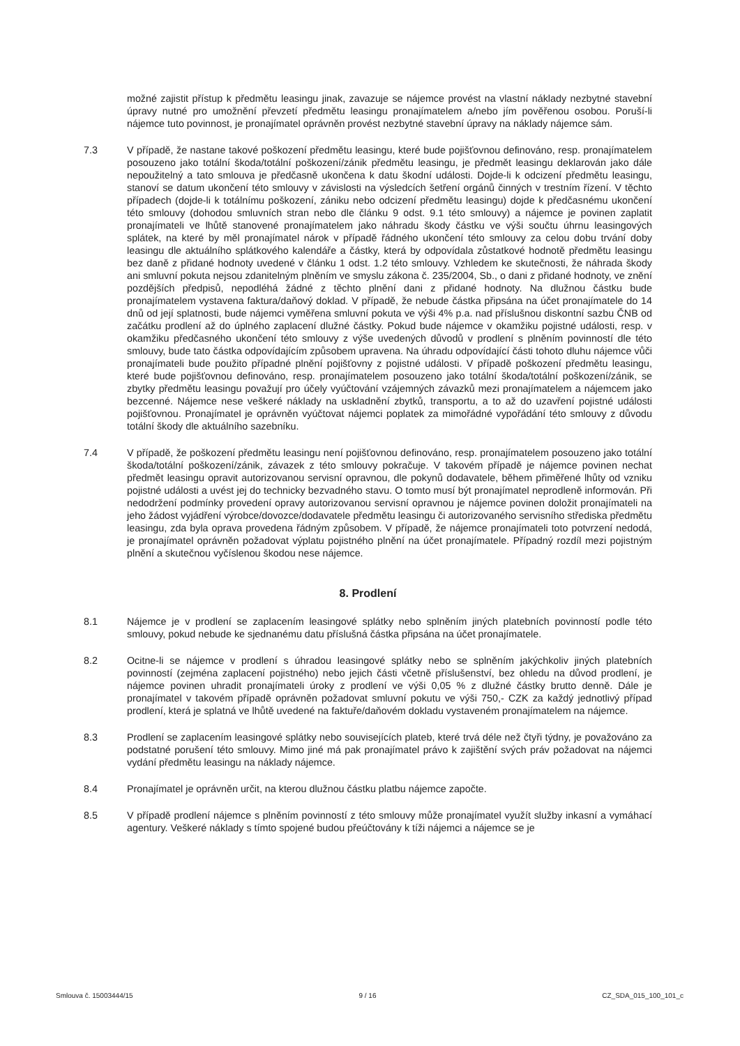možné zajistit přístup k předmětu leasingu jinak, zavazuje se nájemce provést na vlastní náklady nezbytné stavební úpravy nutné pro umožnění převzetí předmětu leasingu pronajímatelem a/nebo jím pověřenou osobou. Poruší-li nájemce tuto povinnost, je pronajímatel oprávněn provést nezbytné stavební úpravy na náklady nájemce sám.
7.3 V případě, že nastane takové poškození předmětu leasingu, které bude pojišťovnou definováno, resp. pronajímatelem posouzeno jako totální škoda/totální poškození/zánik předmětu leasingu, je předmět leasingu deklarován jako dále nepoužitelný a tato smlouva je předčasně ukončena k datu škodní události. Dojde-li k odcizení předmětu leasingu, stanoví se datum ukončení této smlouvy v závislosti na výsledcích šetření orgánů činných v trestním řízení. V těchto případech (dojde-li k totálnímu poškození, zániku nebo odcizení předmětu leasingu) dojde k předčasnému ukončení této smlouvy (dohodou smluvních stran nebo dle článku 9 odst. 9.1 této smlouvy) a nájemce je povinen zaplatit pronajímateli ve lhůtě stanovené pronajímatelem jako náhradu škody částku ve výši součtu úhrnu leasingových splátek, na které by měl pronajímatel nárok v případě řádného ukončení této smlouvy za celou dobu trvání doby leasingu dle aktuálního splátkového kalendáře a částky, která by odpovídala zůstatkové hodnotě předmětu leasingu bez daně z přidané hodnoty uvedené v článku 1 odst. 1.2 této smlouvy. Vzhledem ke skutečnosti, že náhrada škody ani smluvní pokuta nejsou zdanitelným plněním ve smyslu zákona č. 235/2004, Sb., o dani z přidané hodnoty, ve znění pozdějších předpisů, nepodléhá žádné z těchto plnění dani z přidané hodnoty. Na dlužnou částku bude pronajímatelem vystavena faktura/daňový doklad. V případě, že nebude částka připsána na účet pronajímatele do 14 dnů od její splatnosti, bude nájemci vyměřena smluvní pokuta ve výši 4% p.a. nad příslušnou diskontní sazbu ČNB od začátku prodlení až do úplného zaplacení dlužné částky. Pokud bude nájemce v okamžiku pojistné události, resp. v okamžiku předčasného ukončení této smlouvy z výše uvedených důvodů v prodlení s plněním povinností dle této smlouvy, bude tato částka odpovídajícím způsobem upravena. Na úhradu odpovídající části tohoto dluhu nájemce vůči pronajímateli bude použito případné plnění pojišťovny z pojistné události. V případě poškození předmětu leasingu, které bude pojišťovnou definováno, resp. pronajímatelem posouzeno jako totální škoda/totální poškození/zánik, se zbytky předmětu leasingu považují pro účely vyúčtování vzájemných závazků mezi pronajímatelem a nájemcem jako bezcenné. Nájemce nese veškeré náklady na uskladnění zbytků, transportu, a to až do uzavření pojistné události pojišťovnou. Pronajímatel je oprávněn vyúčtovat nájemci poplatek za mimořádné vypořádání této smlouvy z důvodu totální škody dle aktuálního sazebníku.
7.4 V případě, že poškození předmětu leasingu není pojišťovnou definováno, resp. pronajímatelem posouzeno jako totální škoda/totální poškození/zánik, závazek z této smlouvy pokračuje. V takovém případě je nájemce povinen nechat předmět leasingu opravit autorizovanou servisní opravnou, dle pokynů dodavatele, během přiměřené lhůty od vzniku pojistné události a uvést jej do technicky bezvadného stavu. O tomto musí být pronajímatel neprodleně informován. Při nedodržení podmínky provedení opravy autorizovanou servisní opravnou je nájemce povinen doložit pronajímateli na jeho žádost vyjádření výrobce/dovozce/dodavatele předmětu leasingu či autorizovaného servisního střediska předmětu leasingu, zda byla oprava provedena řádným způsobem. V případě, že nájemce pronajímateli toto potvrzení nedodá, je pronajímatel oprávněn požadovat výplatu pojistného plnění na účet pronajímatele. Případný rozdíl mezi pojistným plnění a skutečnou vyčíslenou škodou nese nájemce.
8. Prodlení
8.1 Nájemce je v prodlení se zaplacením leasingové splátky nebo splněním jiných platebních povinností podle této smlouvy, pokud nebude ke sjednanému datu příslušná částka připsána na účet pronajímatele.
8.2 Ocitne-li se nájemce v prodlení s úhradou leasingové splátky nebo se splněním jakýchkoliv jiných platebních povinností (zejména zaplacení pojistného) nebo jejich části včetně příslušenství, bez ohledu na důvod prodlení, je nájemce povinen uhradit pronajímateli úroky z prodlení ve výši 0,05 % z dlužné částky brutto denně. Dále je pronajímatel v takovém případě oprávněn požadovat smluvní pokutu ve výši 750,- CZK za každý jednotlivý případ prodlení, která je splatná ve lhůtě uvedené na faktuře/daňovém dokladu vystaveném pronajímatelem na nájemce.
8.3 Prodlení se zaplacením leasingové splátky nebo souvisejících plateb, které trvá déle než čtyři týdny, je považováno za podstatné porušení této smlouvy. Mimo jiné má pak pronajímatel právo k zajištění svých práv požadovat na nájemci vydání předmětu leasingu na náklady nájemce.
8.4 Pronajímatel je oprávněn určit, na kterou dlužnou částku platbu nájemce započte.
8.5 V případě prodlení nájemce s plněním povinností z této smlouvy může pronajímatel využít služby inkasní a vymáhací agentury. Veškeré náklady s tímto spojené budou přeúčtovány k tíži nájemci a nájemce se je
Smlouva č. 15003444/15 9 / 16 CZ_SDA_015_100_101_c